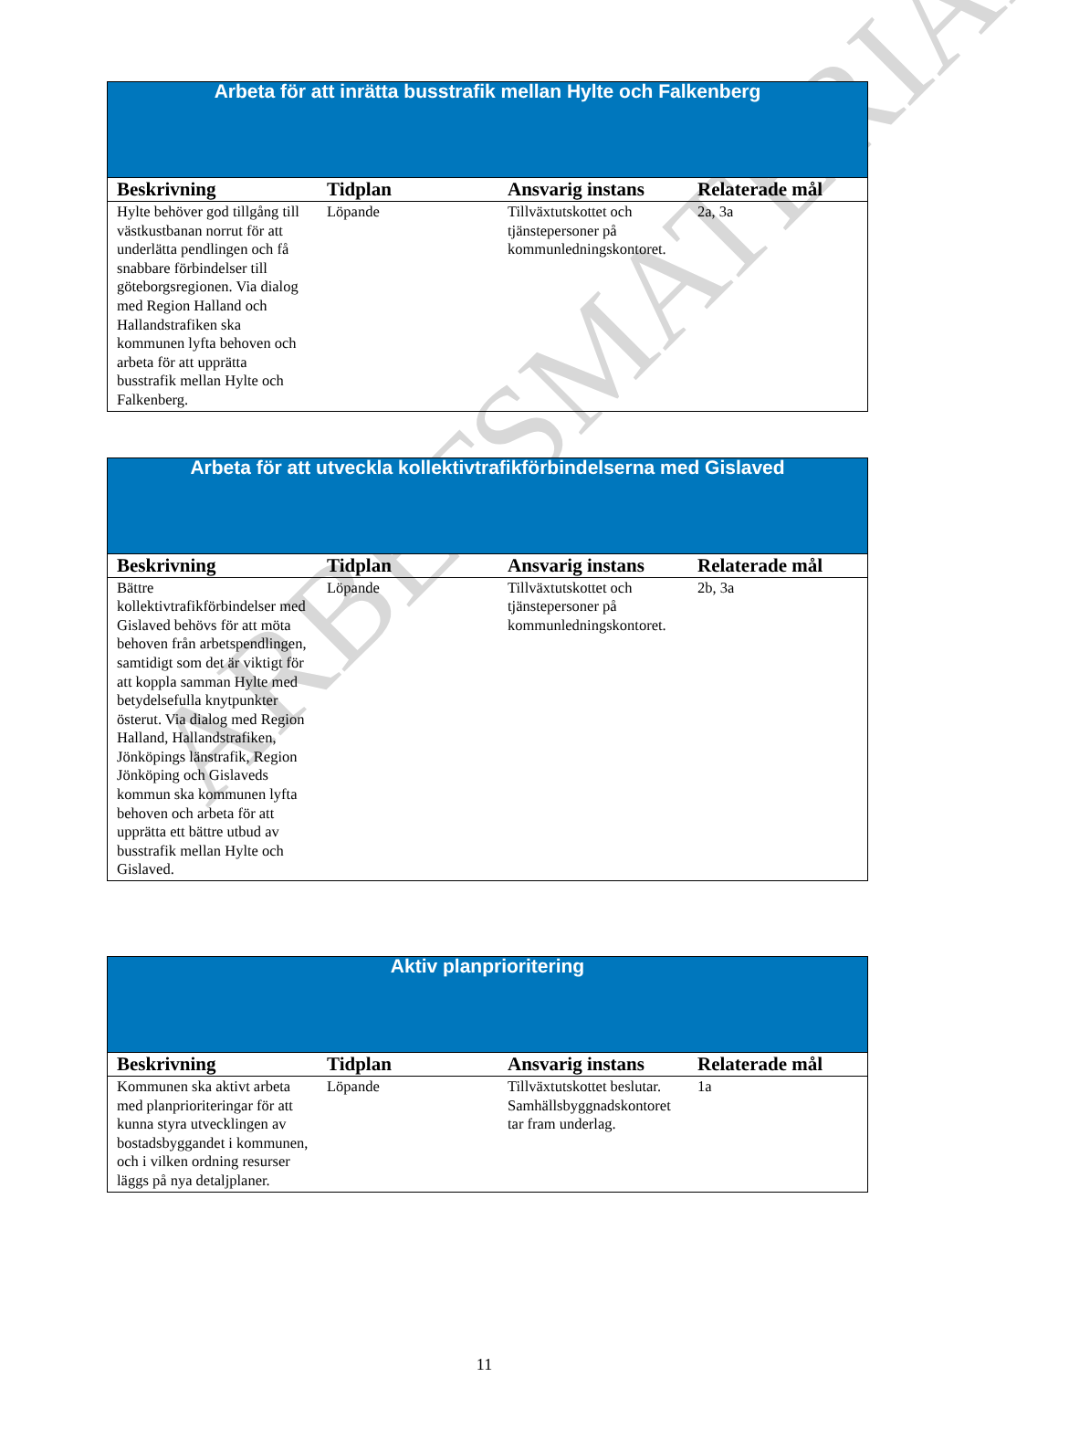ARBETSMATERIAL
| Arbeta för att inrätta busstrafik mellan Hylte och Falkenberg | | | |
| Beskrivning | Tidplan | Ansvarig instans | Relaterade mål |
| Hylte behöver god tillgång till västkustbanan norrut för att underlätta pendlingen och få snabbare förbindelser till göteborgsregionen. Via dialog med Region Halland och Hallandstrafiken ska kommunen lyfta behoven och arbeta för att upprätta busstrafik mellan Hylte och Falkenberg. | Löpande | Tillväxtutskottet och tjänstepersoner på kommunledningskontoret. | 2a, 3a |
| Arbeta för att utveckla kollektivtrafikförbindelserna med Gislaved | | | |
| Beskrivning | Tidplan | Ansvarig instans | Relaterade mål |
| Bättre kollektivtrafikförbindelser med Gislaved behövs för att möta behoven från arbetspendlingen, samtidigt som det är viktigt för att koppla samman Hylte med betydelsefulla knytpunkter österut. Via dialog med Region Halland, Hallandstrafiken, Jönköpings länstrafik, Region Jönköping och Gislaveds kommun ska kommunen lyfta behoven och arbeta för att upprätta ett bättre utbud av busstrafik mellan Hylte och Gislaved. | Löpande | Tillväxtutskottet och tjänstepersoner på kommunledningskontoret. | 2b, 3a |
| Aktiv planprioritering | | | |
| Beskrivning | Tidplan | Ansvarig instans | Relaterade mål |
| Kommunen ska aktivt arbeta med planprioriteringar för att kunna styra utvecklingen av bostadsbyggandet i kommunen, och i vilken ordning resurser läggs på nya detaljplaner. | Löpande | Tillväxtutskottet beslutar. Samhällsbyggnadskontoret tar fram underlag. | 1a |
11